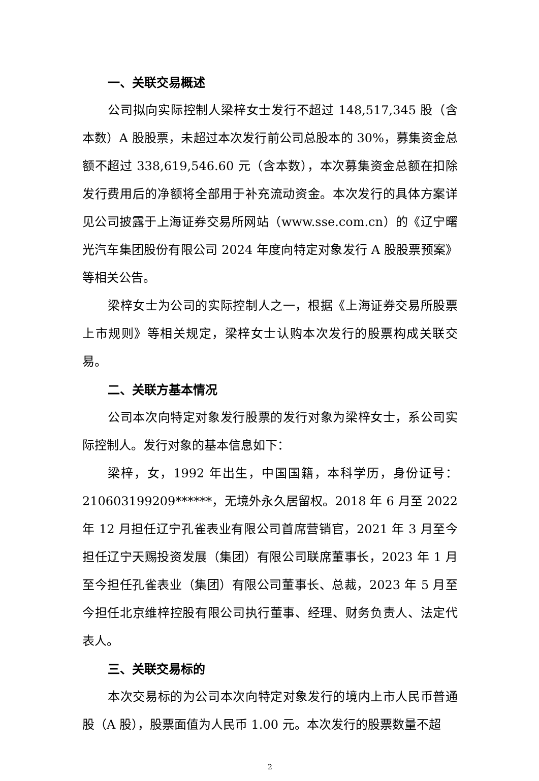一、关联交易概述
公司拟向实际控制人梁梓女士发行不超过 148,517,345 股（含本数）A 股股票，未超过本次发行前公司总股本的 30%，募集资金总额不超过 338,619,546.60 元（含本数），本次募集资金总额在扣除发行费用后的净额将全部用于补充流动资金。本次发行的具体方案详见公司披露于上海证券交易所网站（www.sse.com.cn）的《辽宁曙光汽车集团股份有限公司 2024 年度向特定对象发行 A 股股票预案》等相关公告。
梁梓女士为公司的实际控制人之一，根据《上海证券交易所股票上市规则》等相关规定，梁梓女士认购本次发行的股票构成关联交易。
二、关联方基本情况
公司本次向特定对象发行股票的发行对象为梁梓女士，系公司实际控制人。发行对象的基本信息如下：
梁梓，女，1992 年出生，中国国籍，本科学历，身份证号：210603199209******，无境外永久居留权。2018 年 6 月至 2022 年 12 月担任辽宁孔雀表业有限公司首席营销官，2021 年 3 月至今担任辽宁天赐投资发展（集团）有限公司联席董事长，2023 年 1 月至今担任孔雀表业（集团）有限公司董事长、总裁，2023 年 5 月至今担任北京维梓控股有限公司执行董事、经理、财务负责人、法定代表人。
三、关联交易标的
本次交易标的为公司本次向特定对象发行的境内上市人民币普通股（A 股），股票面值为人民币 1.00 元。本次发行的股票数量不超
2